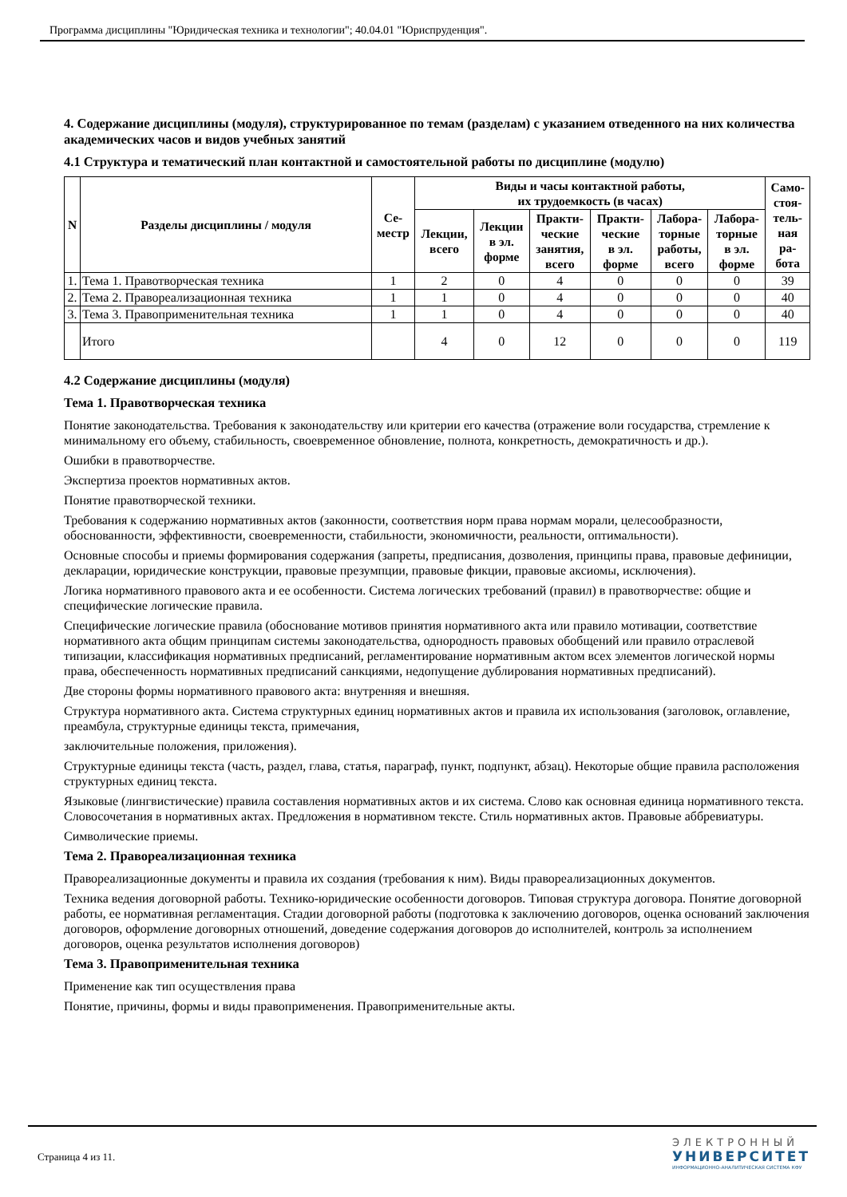Программа дисциплины "Юридическая техника и технологии"; 40.04.01 "Юриспруденция".
4. Содержание дисциплины (модуля), структурированное по темам (разделам) с указанием отведенного на них количества академических часов и видов учебных занятий
4.1 Структура и тематический план контактной и самостоятельной работы по дисциплине (модулю)
| N | Разделы дисциплины / модуля | Се- местр | Виды и часы контактной работы, их трудоемкость (в часах) | | | | | | Само- стоя- тель- ная ра- бота |
| --- | --- | --- | --- | --- | --- | --- | --- | --- | --- |
| | | | Лекции, всего | Лекции в эл. форме | Практи- ческие занятия, всего | Практи- ческие в эл. форме | Лабора- торные работы, всего | Лабора- торные в эл. форме | |
| 1. | Тема 1. Правотворческая техника | 1 | 2 | 0 | 4 | 0 | 0 | 0 | 39 |
| 2. | Тема 2. Правореализационная техника | 1 | 1 | 0 | 4 | 0 | 0 | 0 | 40 |
| 3. | Тема 3. Правоприменительная техника | 1 | 1 | 0 | 4 | 0 | 0 | 0 | 40 |
| | Итого | | 4 | 0 | 12 | 0 | 0 | 0 | 119 |
4.2 Содержание дисциплины (модуля)
Тема 1. Правотворческая техника
Понятие законодательства. Требования к законодательству или критерии его качества (отражение воли государства, стремление к минимальному его объему, стабильность, своевременное обновление, полнота, конкретность, демократичность и др.).
Ошибки в правотворчестве.
Экспертиза проектов нормативных актов.
Понятие правотворческой техники.
Требования к содержанию нормативных актов (законности, соответствия норм права нормам морали, целесообразности, обоснованности, эффективности, своевременности, стабильности, экономичности, реальности, оптимальности).
Основные способы и приемы формирования содержания (запреты, предписания, дозволения, принципы права, правовые дефиниции, декларации, юридические конструкции, правовые презумпции, правовые фикции, правовые аксиомы, исключения).
Логика нормативного правового акта и ее особенности. Система логических требований (правил) в правотворчестве: общие и специфические логические правила.
Специфические логические правила (обоснование мотивов принятия нормативного акта или правило мотивации, соответствие нормативного акта общим принципам системы законодательства, однородность правовых обобщений или правило отраслевой типизации, классификация нормативных предписаний, регламентирование нормативным актом всех элементов логической нормы права, обеспеченность нормативных предписаний санкциями, недопущение дублирования нормативных предписаний).
Две стороны формы нормативного правового акта: внутренняя и внешняя.
Структура нормативного акта. Система структурных единиц нормативных актов и правила их использования (заголовок, оглавление, преамбула, структурные единицы текста, примечания,
заключительные положения, приложения).
Структурные единицы текста (часть, раздел, глава, статья, параграф, пункт, подпункт, абзац). Некоторые общие правила расположения структурных единиц текста.
Языковые (лингвистические) правила составления нормативных актов и их система. Слово как основная единица нормативного текста. Словосочетания в нормативных актах. Предложения в нормативном тексте. Стиль нормативных актов. Правовые аббревиатуры.
Символические приемы.
Тема 2. Правореализационная техника
Правореализационные документы и правила их создания (требования к ним). Виды правореализационных документов.
Техника ведения договорной работы. Технико-юридические особенности договоров. Типовая структура договора. Понятие договорной работы, ее нормативная регламентация. Стадии договорной работы (подготовка к заключению договоров, оценка оснований заключения договоров, оформление договорных отношений, доведение содержания договоров до исполнителей, контроль за исполнением договоров, оценка результатов исполнения договоров)
Тема 3. Правоприменительная техника
Применение как тип осуществления права
Понятие, причины, формы и виды правоприменения. Правоприменительные акты.
Страница 4 из 11.
ЭЛЕКТРОННЫЙ
УНИВЕРСИТЕТ
ИНФОРМАЦИОННО-АНАЛИТИЧЕСКАЯ СИСТЕМА КФУ